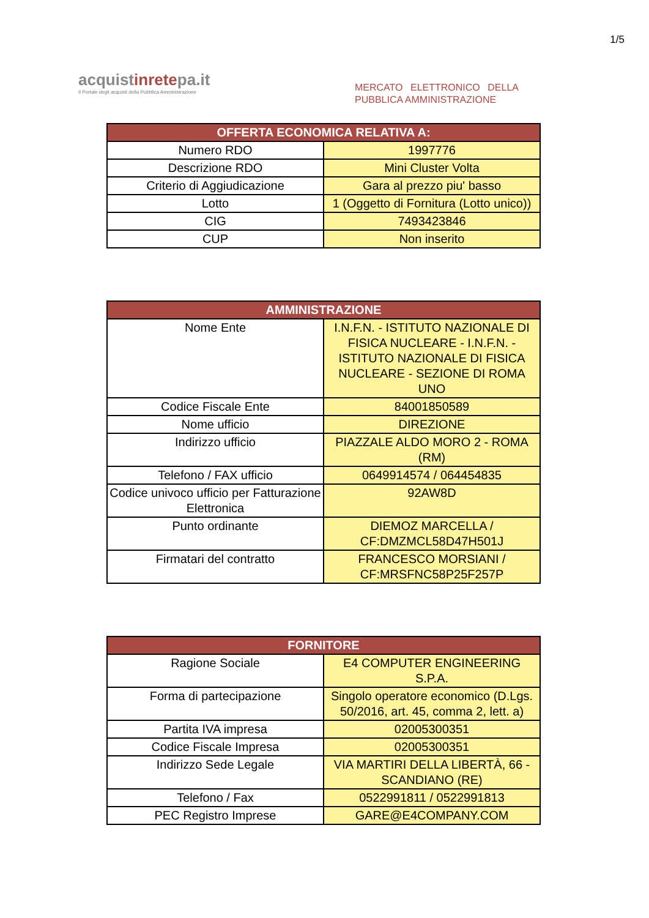1/5
acquistinretepa.it
Il Portale degli acquisti della Pubblica Amministrazione
MERCATO ELETTRONICO DELLA PUBBLICA AMMINISTRAZIONE
| OFFERTA ECONOMICA RELATIVA A: | |
| --- | --- |
| Numero RDO | 1997776 |
| Descrizione RDO | Mini Cluster Volta |
| Criterio di Aggiudicazione | Gara al prezzo piu' basso |
| Lotto | 1 (Oggetto di Fornitura (Lotto unico)) |
| CIG | 7493423846 |
| CUP | Non inserito |
| AMMINISTRAZIONE | |
| --- | --- |
| Nome Ente | I.N.F.N. - ISTITUTO NAZIONALE DI FISICA NUCLEARE - I.N.F.N. - ISTITUTO NAZIONALE DI FISICA NUCLEARE - SEZIONE DI ROMA UNO |
| Codice Fiscale Ente | 84001850589 |
| Nome ufficio | DIREZIONE |
| Indirizzo ufficio | PIAZZALE ALDO MORO 2 - ROMA (RM) |
| Telefono / FAX ufficio | 0649914574 / 064454835 |
| Codice univoco ufficio per Fatturazione Elettronica | 92AW8D |
| Punto ordinante | DIEMOZ MARCELLA / CF:DMZMCL58D47H501J |
| Firmatari del contratto | FRANCESCO MORSIANI / CF:MRSFNC58P25F257P |
| FORNITORE | |
| --- | --- |
| Ragione Sociale | E4 COMPUTER ENGINEERING S.P.A. |
| Forma di partecipazione | Singolo operatore economico (D.Lgs. 50/2016, art. 45, comma 2, lett. a) |
| Partita IVA impresa | 02005300351 |
| Codice Fiscale Impresa | 02005300351 |
| Indirizzo Sede Legale | VIA MARTIRI DELLA LIBERTÀ, 66 - SCANDIANO (RE) |
| Telefono / Fax | 0522991811 / 0522991813 |
| PEC Registro Imprese | GARE@E4COMPANY.COM |